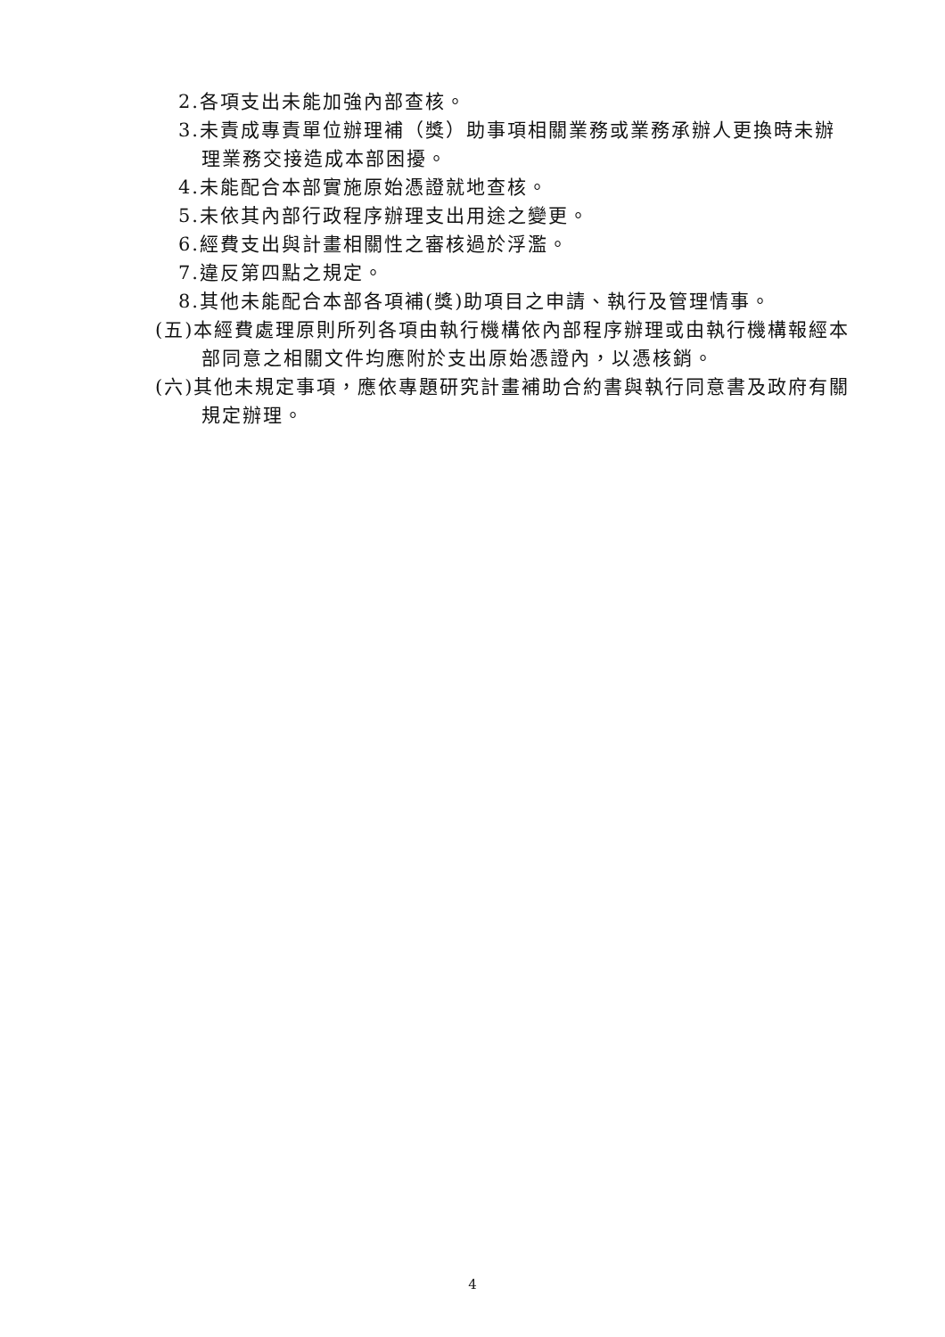2.各項支出未能加強內部查核。
3.未責成專責單位辦理補（獎）助事項相關業務或業務承辦人更換時未辦理業務交接造成本部困擾。
4.未能配合本部實施原始憑證就地查核。
5.未依其內部行政程序辦理支出用途之變更。
6.經費支出與計畫相關性之審核過於浮濫。
7.違反第四點之規定。
8.其他未能配合本部各項補(獎)助項目之申請、執行及管理情事。
(五)本經費處理原則所列各項由執行機構依內部程序辦理或由執行機構報經本部同意之相關文件均應附於支出原始憑證內，以憑核銷。
(六)其他未規定事項，應依專題研究計畫補助合約書與執行同意書及政府有關規定辦理。
4